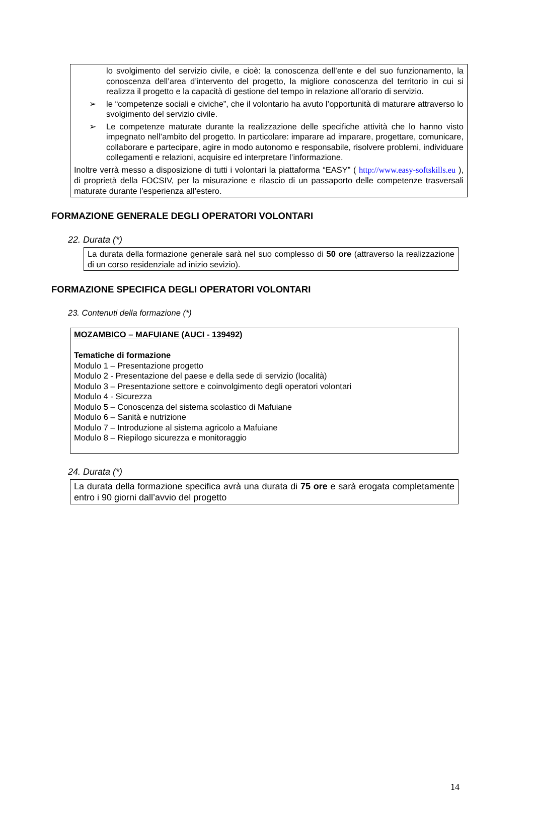lo svolgimento del servizio civile, e cioè: la conoscenza dell’ente e del suo funzionamento, la conoscenza dell’area d’intervento del progetto, la migliore conoscenza del territorio in cui si realizza il progetto e la capacità di gestione del tempo in relazione all’orario di servizio.
➢ le “competenze sociali e civiche”, che il volontario ha avuto l’opportunità di maturare attraverso lo svolgimento del servizio civile.
➢ Le competenze maturate durante la realizzazione delle specifiche attività che lo hanno visto impegnato nell’ambito del progetto. In particolare: imparare ad imparare, progettare, comunicare, collaborare e partecipare, agire in modo autonomo e responsabile, risolvere problemi, individuare collegamenti e relazioni, acquisire ed interpretare l’informazione.
Inoltre verrà messo a disposizione di tutti i volontari la piattaforma “EASY” ( http://www.easy-softskills.eu ), di proprietà della FOCSIV, per la misurazione e rilascio di un passaporto delle competenze trasversali maturate durante l’esperienza all’estero.
FORMAZIONE GENERALE DEGLI OPERATORI VOLONTARI
22. Durata (*)
La durata della formazione generale sarà nel suo complesso di 50 ore (attraverso la realizzazione di un corso residenziale ad inizio sevizio).
FORMAZIONE SPECIFICA DEGLI OPERATORI VOLONTARI
23. Contenuti della formazione (*)
MOZAMBICO – MAFUIANE (AUCI - 139492)
Tematiche di formazione
Modulo 1 – Presentazione progetto
Modulo 2 - Presentazione del paese e della sede di servizio (località)
Modulo 3 – Presentazione settore e coinvolgimento degli operatori volontari
Modulo 4 - Sicurezza
Modulo 5 – Conoscenza del sistema scolastico di Mafuiane
Modulo 6 – Sanità e nutrizione
Modulo 7 – Introduzione al sistema agricolo a Mafuiane
Modulo 8 – Riepilogo sicurezza e monitoraggio
24. Durata (*)
La durata della formazione specifica avrà una durata di 75 ore e sarà erogata completamente entro i 90 giorni dall’avvio del progetto
14